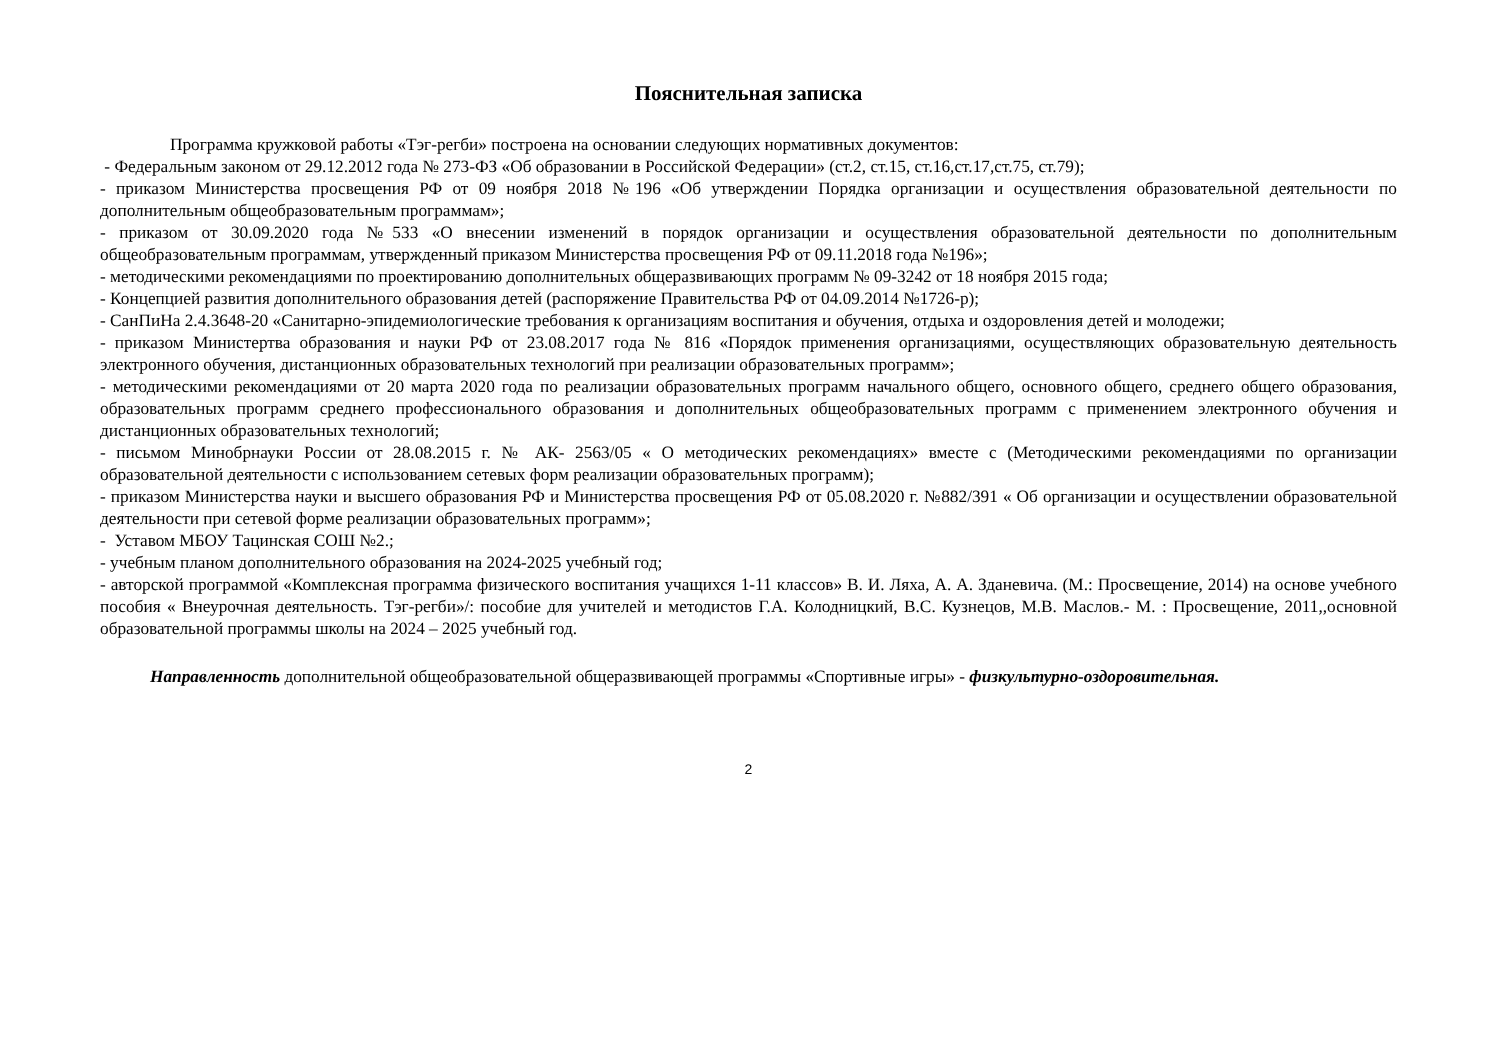Пояснительная записка
Программа кружковой работы «Тэг-регби» построена на основании следующих нормативных документов:
- Федеральным законом от 29.12.2012 года № 273-ФЗ «Об образовании в Российской Федерации» (ст.2, ст.15, ст.16,ст.17,ст.75, ст.79);
- приказом Министерства просвещения РФ от 09 ноября 2018 №196 «Об утверждении Порядка организации и осуществления образовательной деятельности по дополнительным общеобразовательным программам»;
- приказом от 30.09.2020 года №533 «О внесении изменений в порядок организации и осуществления образовательной деятельности по дополнительным общеобразовательным программам, утвержденный приказом Министерства просвещения РФ от 09.11.2018 года №196»;
- методическими рекомендациями по проектированию дополнительных общеразвивающих программ № 09-3242 от 18 ноября 2015 года;
- Концепцией развития дополнительного образования детей (распоряжение Правительства РФ от 04.09.2014 №1726-р);
- СанПиНа 2.4.3648-20 «Санитарно-эпидемиологические требования к организациям воспитания и обучения, отдыха и оздоровления детей и молодежи;
- приказом Министертва образования и науки РФ от 23.08.2017 года № 816 «Порядок применения организациями, осуществляющих образовательную деятельность электронного обучения, дистанционных образовательных технологий при реализации образовательных программ»;
- методическими рекомендациями от 20 марта 2020 года по реализации образовательных программ начального общего, основного общего, среднего общего образования, образовательных программ среднего профессионального образования и дополнительных общеобразовательных программ с применением электронного обучения и дистанционных образовательных технологий;
- письмом Минобрнауки России от 28.08.2015 г. № АК- 2563/05 « О методических рекомендациях» вместе с (Методическими рекомендациями по организации образовательной деятельности с использованием сетевых форм реализации образовательных программ);
- приказом Министерства науки и высшего образования РФ и Министерства просвещения РФ от 05.08.2020 г. №882/391 « Об организации и осуществлении образовательной деятельности при сетевой форме реализации образовательных программ»;
- Уставом МБОУ Тацинская СОШ №2.;
- учебным планом дополнительного образования на 2024-2025 учебный год;
- авторской программой «Комплексная программа физического воспитания учащихся 1-11 классов» В. И. Ляха, А. А. Зданевича. (М.: Просвещение, 2014) на основе учебного пособия « Внеурочная деятельность. Тэг-регби»/: пособие для учителей и методистов Г.А. Колодницкий, В.С. Кузнецов, М.В. Маслов.- М. : Просвещение, 2011,,основной образовательной программы школы на 2024 – 2025 учебный год.
Направленность дополнительной общеобразовательной общеразвивающей программы «Спортивные игры» - физкультурно-оздоровительная.
2